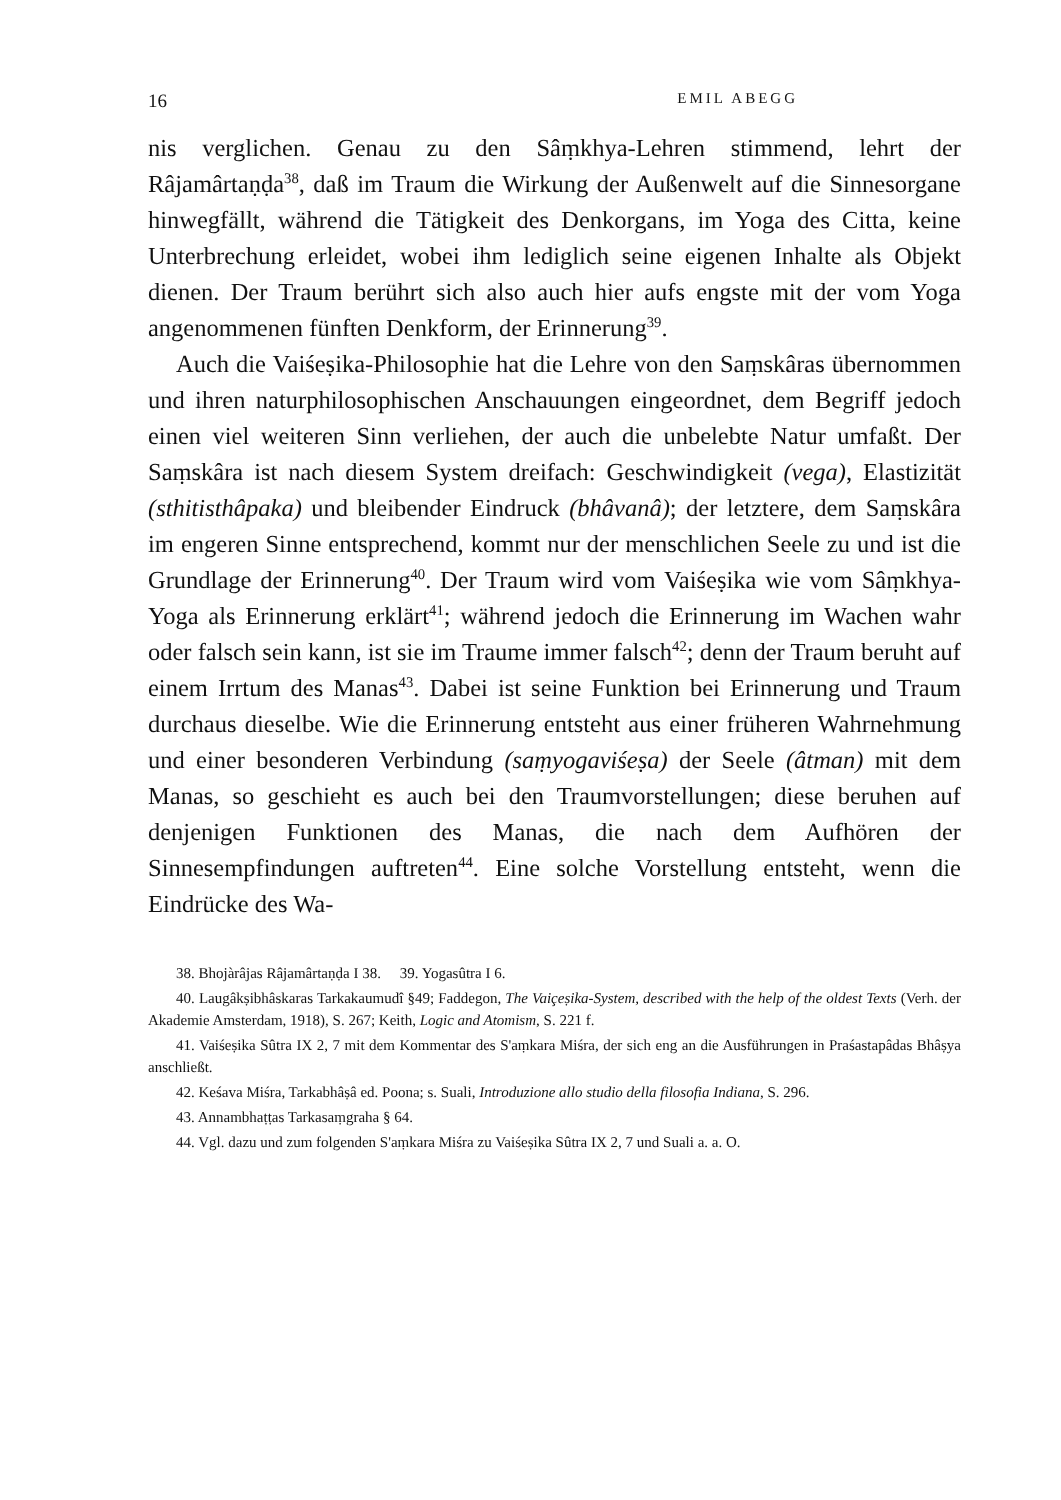16 EMIL ABEGG
nis verglichen. Genau zu den Sâṃkhya-Lehren stimmend, lehrt der Râjamârtaṇḍa<sup>38</sup>, daß im Traum die Wirkung der Außenwelt auf die Sinnesorgane hinwegfällt, während die Tätigkeit des Denkorgans, im Yoga des Citta, keine Unterbrechung erleidet, wobei ihm lediglich seine eigenen Inhalte als Objekt dienen. Der Traum berührt sich also auch hier aufs engste mit der vom Yoga angenommenen fünften Denkform, der Erinnerung<sup>39</sup>.
Auch die Vaiśeṣika-Philosophie hat die Lehre von den Saṃskâras übernommen und ihren naturphilosophischen Anschauungen eingeordnet, dem Begriff jedoch einen viel weiteren Sinn verliehen, der auch die unbelebte Natur umfaßt. Der Saṃskâra ist nach diesem System dreifach: Geschwindigkeit (vega), Elastizität (sthitisthâpaka) und bleibender Eindruck (bhâvanâ); der letztere, dem Saṃskâra im engeren Sinne entsprechend, kommt nur der menschlichen Seele zu und ist die Grundlage der Erinnerung<sup>40</sup>. Der Traum wird vom Vaiśeṣika wie vom Sâṃkhya-Yoga als Erinnerung erklärt<sup>41</sup>; während jedoch die Erinnerung im Wachen wahr oder falsch sein kann, ist sie im Traume immer falsch<sup>42</sup>; denn der Traum beruht auf einem Irrtum des Manas<sup>43</sup>. Dabei ist seine Funktion bei Erinnerung und Traum durchaus dieselbe. Wie die Erinnerung entsteht aus einer früheren Wahrnehmung und einer besonderen Verbindung (saṃyogaviśeṣa) der Seele (âtman) mit dem Manas, so geschieht es auch bei den Traumvorstellungen; diese beruhen auf denjenigen Funktionen des Manas, die nach dem Aufhören der Sinnesempfindungen auftreten<sup>44</sup>. Eine solche Vorstellung entsteht, wenn die Eindrücke des Wa-
38. Bhojàrâjas Râjamârtaṇḍa I 38. 39. Yogasûtra I 6.
40. Laugâkṣibhâskaras Tarkakaumudî §49; Faddegon, The Vaiçeṣika-System, described with the help of the oldest Texts (Verh. der Akademie Amsterdam, 1918), S. 267; Keith, Logic and Atomism, S. 221 f.
41. Vaiśeṣika Sûtra IX 2, 7 mit dem Kommentar des S'aṃkara Miśra, der sich eng an die Ausführungen in Praśastapâdas Bhâṣya anschließt.
42. Keśava Miśra, Tarkabhâṣâ ed. Poona; s. Suali, Introduzione allo studio della filosofia Indiana, S. 296.
43. Annambhaṭṭas Tarkasaṃgraha § 64.
44. Vgl. dazu und zum folgenden S'aṃkara Miśra zu Vaiśeṣika Sûtra IX 2, 7 und Suali a. a. O.